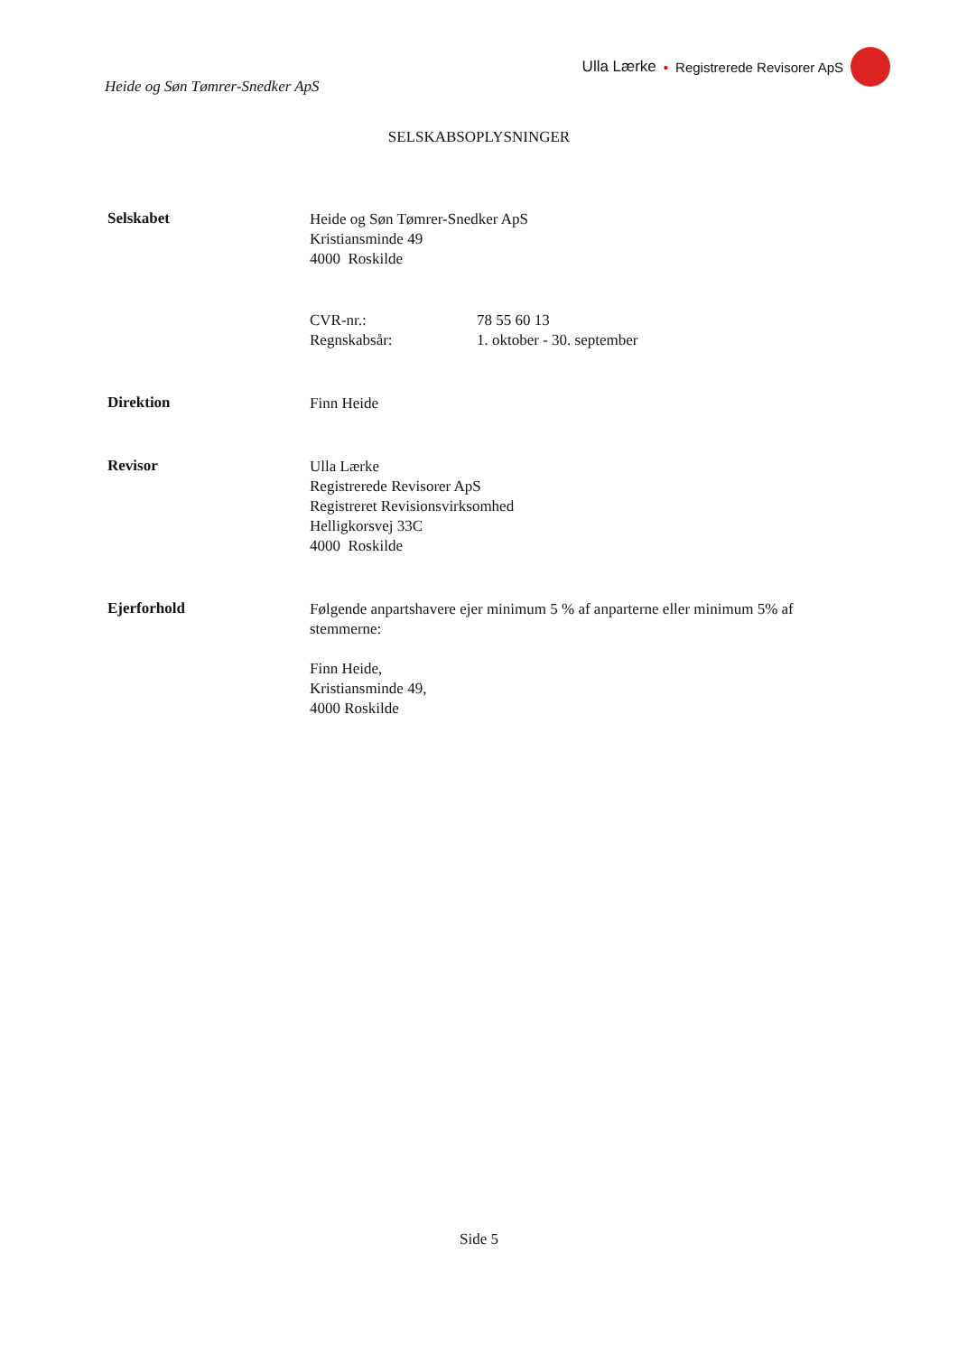Heide og Søn Tømrer-Snedker ApS
Ulla Lærke • Registrerede Revisorer ApS
SELSKABSOPLYSNINGER
Selskabet
Heide og Søn Tømrer-Snedker ApS
Kristiansminde 49
4000 Roskilde
CVR-nr.: 78 55 60 13
Regnskabsår: 1. oktober - 30. september
Direktion
Finn Heide
Revisor
Ulla Lærke
Registrerede Revisorer ApS
Registreret Revisionsvirksomhed
Helligkorsvej 33C
4000 Roskilde
Ejerforhold
Følgende anpartshavere ejer minimum 5 % af anparterne eller minimum 5% af stemmerne:
Finn Heide,
Kristiansminde 49,
4000 Roskilde
Side 5